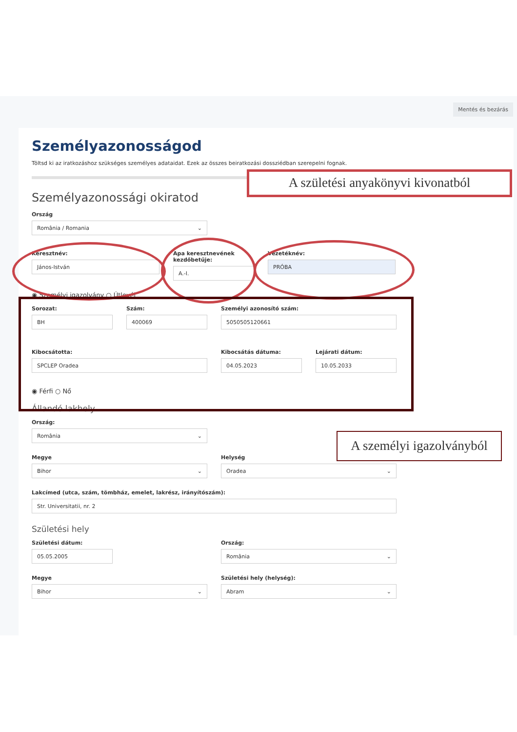Mentés és bezárás
Személyazonosságod
Töltsd ki az iratkozáshoz szükséges személyes adataidat. Ezek az összes beiratkozási dossziédban szerepelni fognak.
Személyazonossági okiratod
Ország
România / Romania
Keresztnév:
János-István
Apa keresztnevének kezdőbetűje:
A.-I.
Vezetéknév:
PRÓBA
◉ Személyi igazolvány ○ Útlevél
Sorozat:
BH
Szám:
400069
Személyi azonosító szám:
5050505120661
Kibocsátotta:
SPCLEP Oradea
Kibocsátás dátuma:
04.05.2023
Lejárati dátum:
10.05.2033
◉ Férfi ○ Nő
Állandó lakhely
Ország:
România
Megye
Bihor
Helység
Oradea
Lakcímed (utca, szám, tömbház, emelet, lakrész, irányítószám):
Str. Universitatii, nr. 2
Születési hely
Születési dátum:
05.05.2005
Ország:
România
Megye
Bihor
Születési hely (helység):
Abram
A születési anyakönyvi kivonatból
A személyi igazolványból